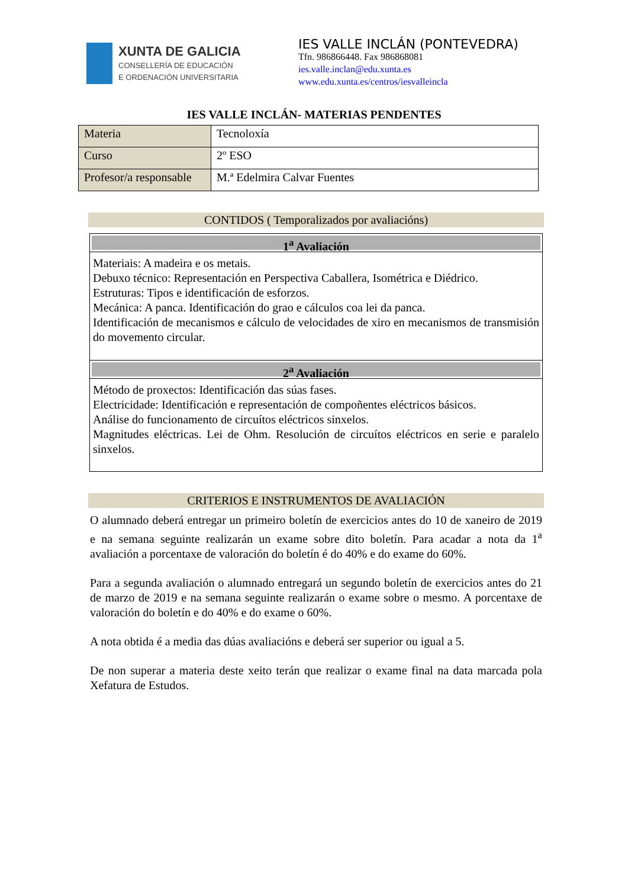XUNTA DE GALICIA
CONSELLERÍA DE EDUCACIÓN
E ORDENACIÓN UNIVERSITARIA
IES VALLE INCLÁN (PONTEVEDRA)
Tfn. 986866448. Fax 986868081
ies.valle.inclan@edu.xunta.es
www.edu.xunta.es/centros/iesvalleincla
IES VALLE INCLÁN- MATERIAS PENDENTES
| Materia | Tecnoloxía |
| Curso | 2º ESO |
| Profesor/a responsable | M.ª Edelmira Calvar Fuentes |
CONTIDOS ( Temporalizados por avaliacións)
1<sup>a</sup> Avaliación
Materiais: A madeira e os metais.
Debuxo técnico: Representación en Perspectiva Caballera, Isométrica e Diédrico.
Estruturas: Tipos e identificación de esforzos.
Mecánica: A panca. Identificación do grao e cálculos coa lei da panca.
Identificación de mecanismos e cálculo de velocidades de xiro en mecanismos de transmisión do movemento circular.
2<sup>a</sup> Avaliación
Método de proxectos: Identificación das súas fases.
Electricidade: Identificación e representación de compoñentes eléctricos básicos.
Análise do funcionamento de circuítos eléctricos sinxelos.
Magnitudes eléctricas. Lei de Ohm. Resolución de circuítos eléctricos en serie e paralelo sinxelos.
CRITERIOS E INSTRUMENTOS DE AVALIACIÓN
O alumnado deberá entregar un primeiro boletín de exercicios antes do 10 de xaneiro de 2019 e na semana seguinte realizarán un exame sobre dito boletín. Para acadar a nota da 1<sup>a</sup> avaliación a porcentaxe de valoración do boletín é do 40% e do exame do 60%.
Para a segunda avaliación o alumnado entregará un segundo boletín de exercicios antes do 21 de marzo de 2019 e na semana seguinte realizarán o exame sobre o mesmo. A porcentaxe de valoración do boletín e do 40% e do exame o 60%.
A nota obtida é a media das dúas avaliacións e deberá ser superior ou igual a 5.
De non superar a materia deste xeito terán que realizar o exame final na data marcada pola Xefatura de Estudos.